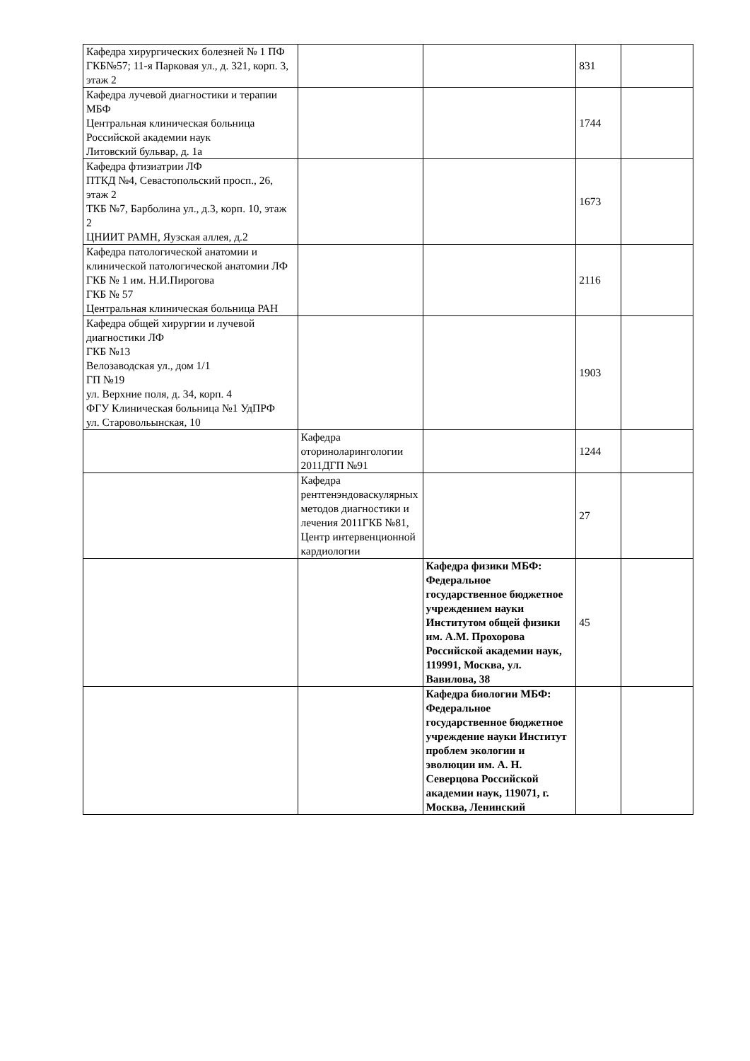| Кафедра хирургических болезней № 1 ПФ ГКБ№57; 11-я Парковая ул., д. 321, корп. 3, этаж 2 | | | 831 | |
| Кафедра лучевой диагностики и терапии МБФ Центральная клиническая больница Российской академии наук Литовский бульвар, д. 1а | | | 1744 | |
| Кафедра фтизиатрии ЛФ ПТКД №4, Севастопольский просп., 26, этаж 2 ТКБ №7, Барболина ул., д.3, корп. 10, этаж 2 ЦНИИТ РАМН, Яузская аллея, д.2 | | | 1673 | |
| Кафедра патологической анатомии и клинической патологической анатомии ЛФ ГКБ № 1 им. Н.И.Пирогова ГКБ № 57 Центральная клиническая больница РАН | | | 2116 | |
| Кафедра общей хирургии и лучевой диагностики ЛФ ГКБ №13 Велозаводская ул., дом 1/1 ГП №19 ул. Верхние поля, д. 34, корп. 4 ФГУ Клиническая больница №1 УдПРФ ул. Старовольынская, 10 | | | 1903 | |
| | Кафедра оториноларингологии 2011ДГП №91 | | 1244 | |
| | Кафедра рентгенэндоваскулярных методов диагностики и лечения 2011ГКБ №81, Центр интервенционной кардиологии | | 27 | |
| | | Кафедра физики МБФ: Федеральное государственное бюджетное учреждением науки Институтом общей физики им. А.М. Прохорова Российской академии наук, 119991, Москва, ул. Вавилова, 38 | 45 | |
| | | Кафедра биологии МБФ: Федеральное государственное бюджетное учреждение науки Институт проблем экологии и эволюции им. А. Н. Северцова Российской академии наук, 119071, г. Москва, Ленинский | | |